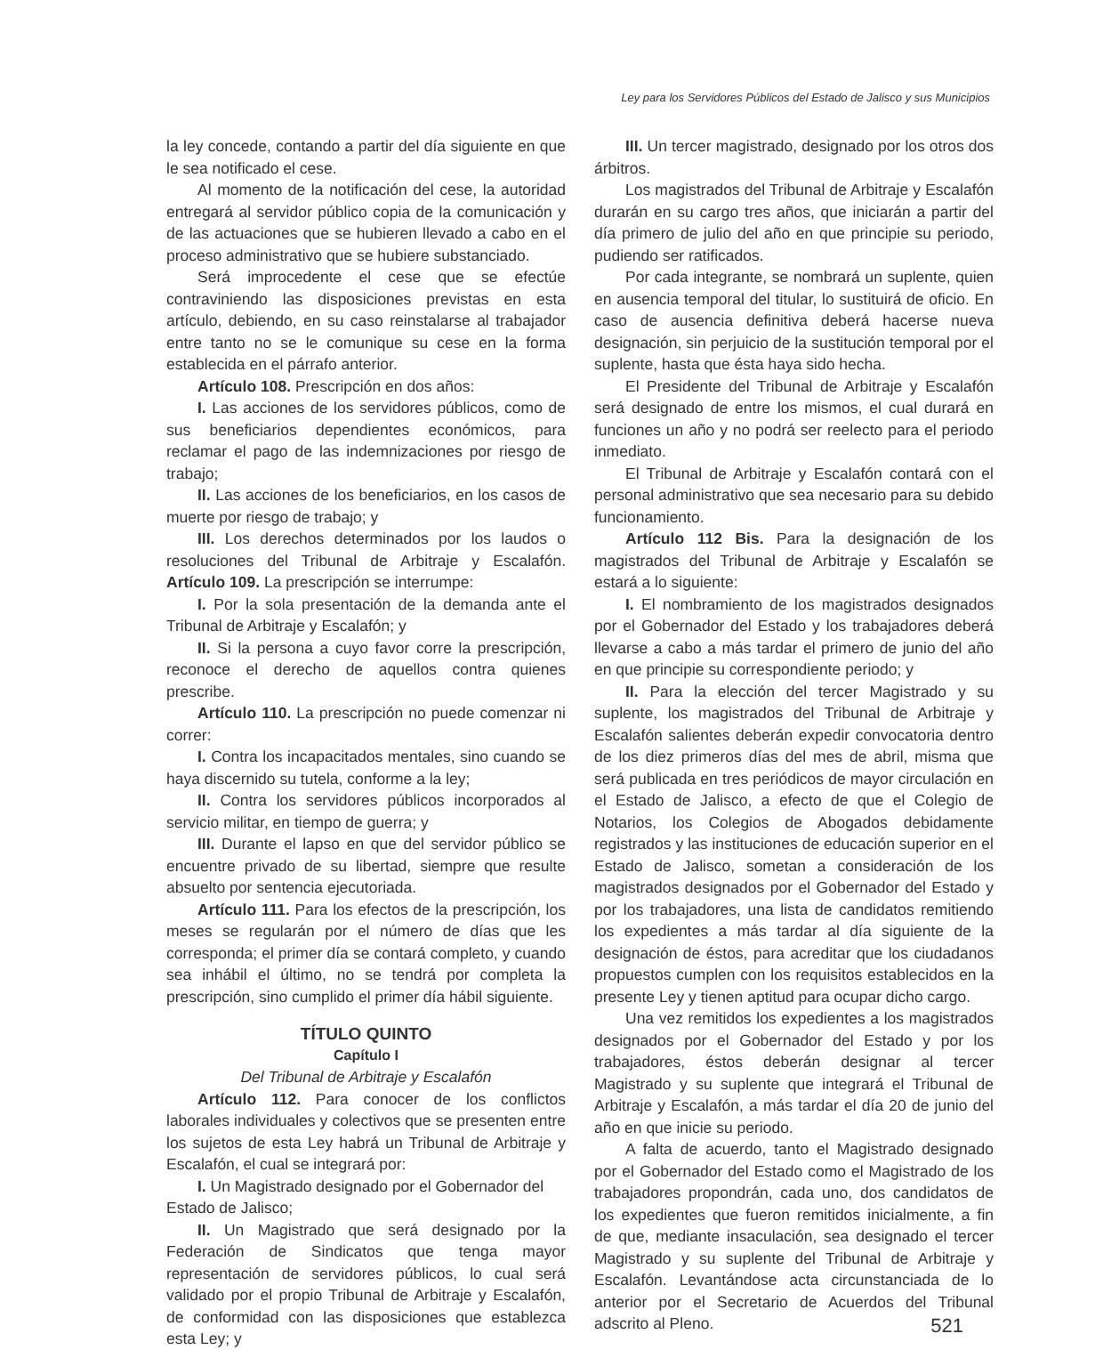Ley para los Servidores Públicos del Estado de Jalisco y sus Municipios
la ley concede, contando a partir del día siguiente en que le sea notificado el cese.
Al momento de la notificación del cese, la autoridad entregará al servidor público copia de la comunicación y de las actuaciones que se hubieren llevado a cabo en el proceso administrativo que se hubiere substanciado.
Será improcedente el cese que se efectúe contraviniendo las disposiciones previstas en esta artículo, debiendo, en su caso reinstalarse al trabajador entre tanto no se le comunique su cese en la forma establecida en el párrafo anterior.
Artículo 108. Prescripción en dos años:
I. Las acciones de los servidores públicos, como de sus beneficiarios dependientes económicos, para reclamar el pago de las indemnizaciones por riesgo de trabajo;
II. Las acciones de los beneficiarios, en los casos de muerte por riesgo de trabajo; y
III. Los derechos determinados por los laudos o resoluciones del Tribunal de Arbitraje y Escalafón. Artículo 109. La prescripción se interrumpe:
I. Por la sola presentación de la demanda ante el Tribunal de Arbitraje y Escalafón; y
II. Si la persona a cuyo favor corre la prescripción, reconoce el derecho de aquellos contra quienes prescribe.
Artículo 110. La prescripción no puede comenzar ni correr:
I. Contra los incapacitados mentales, sino cuando se haya discernido su tutela, conforme a la ley;
II. Contra los servidores públicos incorporados al servicio militar, en tiempo de guerra; y
III. Durante el lapso en que del servidor público se encuentre privado de su libertad, siempre que resulte absuelto por sentencia ejecutoriada.
Artículo 111. Para los efectos de la prescripción, los meses se regularán por el número de días que les corresponda; el primer día se contará completo, y cuando sea inhábil el último, no se tendrá por completa la prescripción, sino cumplido el primer día hábil siguiente.
TÍTULO QUINTO
Capítulo I
Del Tribunal de Arbitraje y Escalafón
Artículo 112. Para conocer de los conflictos laborales individuales y colectivos que se presenten entre los sujetos de esta Ley habrá un Tribunal de Arbitraje y Escalafón, el cual se integrará por:
I. Un Magistrado designado por el Gobernador del
Estado de Jalisco;
II. Un Magistrado que será designado por la Federación de Sindicatos que tenga mayor representación de servidores públicos, lo cual será validado por el propio Tribunal de Arbitraje y Escalafón, de conformidad con las disposiciones que establezca esta Ley; y
III. Un tercer magistrado, designado por los otros dos árbitros.
Los magistrados del Tribunal de Arbitraje y Escalafón durarán en su cargo tres años, que iniciarán a partir del día primero de julio del año en que principie su periodo, pudiendo ser ratificados.
Por cada integrante, se nombrará un suplente, quien en ausencia temporal del titular, lo sustituirá de oficio. En caso de ausencia definitiva deberá hacerse nueva designación, sin perjuicio de la sustitución temporal por el suplente, hasta que ésta haya sido hecha.
El Presidente del Tribunal de Arbitraje y Escalafón será designado de entre los mismos, el cual durará en funciones un año y no podrá ser reelecto para el periodo inmediato.
El Tribunal de Arbitraje y Escalafón contará con el personal administrativo que sea necesario para su debido funcionamiento.
Artículo 112 Bis. Para la designación de los magistrados del Tribunal de Arbitraje y Escalafón se estará a lo siguiente:
I. El nombramiento de los magistrados designados por el Gobernador del Estado y los trabajadores deberá llevarse a cabo a más tardar el primero de junio del año en que principie su correspondiente periodo; y
II. Para la elección del tercer Magistrado y su suplente, los magistrados del Tribunal de Arbitraje y Escalafón salientes deberán expedir convocatoria dentro de los diez primeros días del mes de abril, misma que será publicada en tres periódicos de mayor circulación en el Estado de Jalisco, a efecto de que el Colegio de Notarios, los Colegios de Abogados debidamente registrados y las instituciones de educación superior en el Estado de Jalisco, sometan a consideración de los magistrados designados por el Gobernador del Estado y por los trabajadores, una lista de candidatos remitiendo los expedientes a más tardar al día siguiente de la designación de éstos, para acreditar que los ciudadanos propuestos cumplen con los requisitos establecidos en la presente Ley y tienen aptitud para ocupar dicho cargo.
Una vez remitidos los expedientes a los magistrados designados por el Gobernador del Estado y por los trabajadores, éstos deberán designar al tercer Magistrado y su suplente que integrará el Tribunal de Arbitraje y Escalafón, a más tardar el día 20 de junio del año en que inicie su periodo.
A falta de acuerdo, tanto el Magistrado designado por el Gobernador del Estado como el Magistrado de los trabajadores propondrán, cada uno, dos candidatos de los expedientes que fueron remitidos inicialmente, a fin de que, mediante insaculación, sea designado el tercer Magistrado y su suplente del Tribunal de Arbitraje y Escalafón. Levantándose acta circunstanciada de lo anterior por el Secretario de Acuerdos del Tribunal adscrito al Pleno.
521